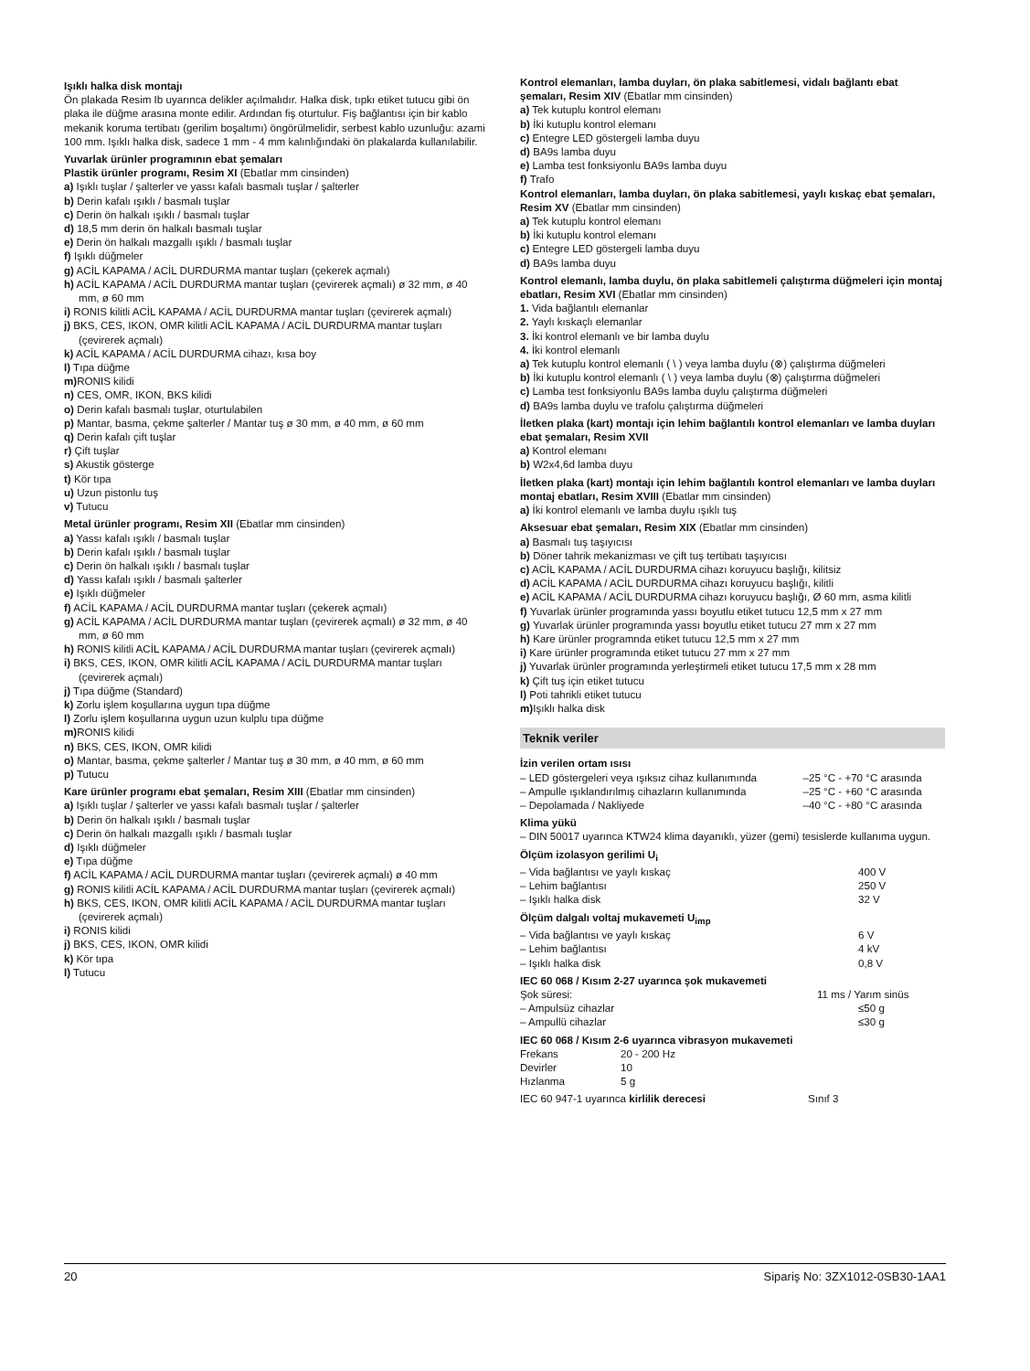Işıklı halka disk montajı
Ön plakada Resim Ib uyarınca delikler açılmalıdır. Halka disk, tıpkı etiket tutucu gibi ön plaka ile düğme arasına monte edilir. Ardından fiş oturtulur. Fiş bağlantısı için bir kablo mekanik koruma tertibatı (gerilim boşaltımı) öngörülmelidir, serbest kablo uzunluğu: azami 100 mm. Işıklı halka disk, sadece 1 mm - 4 mm kalınlığındaki ön plakalarda kullanılabilir.
Yuvarlak ürünler programının ebat şemaları
Plastik ürünler programı, Resim XI (Ebatlar mm cinsinden)
a) Işıklı tuşlar / şalterler ve yassı kafalı basmalı tuşlar / şalterler
b) Derin kafalı ışıklı / basmalı tuşlar
c) Derin ön halkalı ışıklı / basmalı tuşlar
d) 18,5 mm derin ön halkalı basmalı tuşlar
e) Derin ön halkalı mazgallı ışıklı / basmalı tuşlar
f) Işıklı düğmeler
g) ACİL KAPAMA / ACİL DURDURMA mantar tuşları (çekerek açmalı)
h) ACİL KAPAMA / ACİL DURDURMA mantar tuşları (çevirerek açmalı) ø 32 mm, ø 40 mm, ø 60 mm
i) RONIS kilitli ACİL KAPAMA / ACİL DURDURMA mantar tuşları (çevirerek açmalı)
j) BKS, CES, IKON, OMR kilitli ACİL KAPAMA / ACİL DURDURMA mantar tuşları (çevirerek açmalı)
k) ACİL KAPAMA / ACİL DURDURMA cihazı, kısa boy
l) Tıpa düğme
m) RONIS kilidi
n) CES, OMR, IKON, BKS kilidi
o) Derin kafalı basmalı tuşlar, oturtulabilen
p) Mantar, basma, çekme şalterler / Mantar tuş ø 30 mm, ø 40 mm, ø 60 mm
q) Derin kafalı çift tuşlar
r) Çift tuşlar
s) Akustik gösterge
t) Kör tıpa
u) Uzun pistonlu tuş
v) Tutucu
Metal ürünler programı, Resim XII (Ebatlar mm cinsinden)
a) Yassı kafalı ışıklı / basmalı tuşlar
b) Derin kafalı ışıklı / basmalı tuşlar
c) Derin ön halkalı ışıklı / basmalı tuşlar
d) Yassı kafalı ışıklı / basmalı şalterler
e) Işıklı düğmeler
f) ACİL KAPAMA / ACİL DURDURMA mantar tuşları (çekerek açmalı)
g) ACİL KAPAMA / ACİL DURDURMA mantar tuşları (çevirerek açmalı) ø 32 mm, ø 40 mm, ø 60 mm
h) RONIS kilitli ACİL KAPAMA / ACİL DURDURMA mantar tuşları (çevirerek açmalı)
i) BKS, CES, IKON, OMR kilitli ACİL KAPAMA / ACİL DURDURMA mantar tuşları (çevirerek açmalı)
j) Tıpa düğme (Standard)
k) Zorlu işlem koşullarına uygun tıpa düğme
l) Zorlu işlem koşullarına uygun uzun kulplu tıpa düğme
m) RONIS kilidi
n) BKS, CES, IKON, OMR kilidi
o) Mantar, basma, çekme şalterler / Mantar tuş ø 30 mm, ø 40 mm, ø 60 mm
p) Tutucu
Kare ürünler programı ebat şemaları, Resim XIII (Ebatlar mm cinsinden)
a) Işıklı tuşlar / şalterler ve yassı kafalı basmalı tuşlar / şalterler
b) Derin ön halkalı ışıklı / basmalı tuşlar
c) Derin ön halkalı mazgallı ışıklı / basmalı tuşlar
d) Işıklı düğmeler
e) Tıpa düğme
f) ACİL KAPAMA / ACİL DURDURMA mantar tuşları (çevirerek açmalı) ø 40 mm
g) RONIS kilitli ACİL KAPAMA / ACİL DURDURMA mantar tuşları (çevirerek açmalı)
h) BKS, CES, IKON, OMR kilitli ACİL KAPAMA / ACİL DURDURMA mantar tuşları (çevirerek açmalı)
i) RONIS kilidi
j) BKS, CES, IKON, OMR kilidi
k) Kör tıpa
l) Tutucu
Kontrol elemanları, lamba duyları, ön plaka sabitlemesi, vidalı bağlantı ebat şemaları, Resim XIV (Ebatlar mm cinsinden)
a) Tek kutuplu kontrol elemanı
b) İki kutuplu kontrol elemanı
c) Entegre LED göstergeli lamba duyu
d) BA9s lamba duyu
e) Lamba test fonksiyonlu BA9s lamba duyu
f) Trafo
Kontrol elemanları, lamba duyları, ön plaka sabitlemesi, yaylı kıskaç ebat şemaları, Resim XV (Ebatlar mm cinsinden)
a) Tek kutuplu kontrol elemanı
b) İki kutuplu kontrol elemanı
c) Entegre LED göstergeli lamba duyu
d) BA9s lamba duyu
Kontrol elemanlı, lamba duylu, ön plaka sabitlemeli çalıştırma düğmeleri için montaj ebatları, Resim XVI (Ebatlar mm cinsinden)
1. Vida bağlantılı elemanlar
2. Yaylı kıskaçlı elemanlar
3. İki kontrol elemanlı ve bir lamba duylu
4. İki kontrol elemanlı
a) Tek kutuplu kontrol elemanlı ( \ ) veya lamba duylu (⊗) çalıştırma düğmeleri
b) İki kutuplu kontrol elemanlı ( \ ) veya lamba duylu (⊗) çalıştırma düğmeleri
c) Lamba test fonksiyonlu BA9s lamba duylu çalıştırma düğmeleri
d) BA9s lamba duylu ve trafolu çalıştırma düğmeleri
İletken plaka (kart) montajı için lehim bağlantılı kontrol elemanları ve lamba duyları ebat şemaları, Resim XVII
a) Kontrol elemanı
b) W2x4,6d lamba duyu
İletken plaka (kart) montajı için lehim bağlantılı kontrol elemanları ve lamba duyları montaj ebatları, Resim XVIII (Ebatlar mm cinsinden)
a) İki kontrol elemanlı ve lamba duylu ışıklı tuş
Aksesuar ebat şemaları, Resim XIX (Ebatlar mm cinsinden)
a) Basmalı tuş taşıyıcısı
b) Döner tahrik mekanizması ve çift tuş tertibatı taşıyıcısı
c) ACİL KAPAMA / ACİL DURDURMA cihazı koruyucu başlığı, kilitsiz
d) ACİL KAPAMA / ACİL DURDURMA cihazı koruyucu başlığı, kilitli
e) ACİL KAPAMA / ACİL DURDURMA cihazı koruyucu başlığı, Ø 60 mm, asma kilitli
f) Yuvarlak ürünler programında yassı boyutlu etiket tutucu 12,5 mm x 27 mm
g) Yuvarlak ürünler programında yassı boyutlu etiket tutucu 27 mm x 27 mm
h) Kare ürünler programnda etiket tutucu 12,5 mm x 27 mm
i) Kare ürünler programında etiket tutucu 27 mm x 27 mm
j) Yuvarlak ürünler programında yerleştirmeli etiket tutucu 17,5 mm x 28 mm
k) Çift tuş için etiket tutucu
l) Poti tahrikli etiket tutucu
m) Işıklı halka disk
Teknik veriler
İzin verilen ortam ısısı
| – LED göstergeleri veya ışıksız cihaz kullanımında | –25 °C - +70 °C arasında |
| – Ampulle ışıklandırılmış cihazların kullanımında | –25 °C - +60 °C arasında |
| – Depolamada / Nakliyede | –40 °C - +80 °C arasında |
Klima yükü
– DIN 50017 uyarınca KTW24 klima dayanıklı, yüzer (gemi) tesislerde kullanıma uygun.
Ölçüm izolasyon gerilimi U<sub>i</sub>
| – Vida bağlantısı ve yaylı kıskaç | 400 V |
| – Lehim bağlantısı | 250 V |
| – Işıklı halka disk | 32 V |
Ölçüm dalgalı voltaj mukavemeti U<sub>imp</sub>
| – Vida bağlantısı ve yaylı kıskaç | 6 V |
| – Lehim bağlantısı | 4 kV |
| – Işıklı halka disk | 0,8 V |
IEC 60 068 / Kısım 2-27 uyarınca şok mukavemeti
| Şok süresi: | 11 ms / Yarım sinüs |
| – Ampulsüz cihazlar | ≤50 g |
| – Ampullü cihazlar | ≤30 g |
IEC 60 068 / Kısım 2-6 uyarınca vibrasyon mukavemeti
| Frekans | 20 - 200 Hz |
| Devirler | 10 |
| Hızlanma | 5 g |
| IEC 60 947-1 uyarınca kirlilik derecesi | Sınıf 3 |
20 Sipariş No: 3ZX1012-0SB30-1AA1